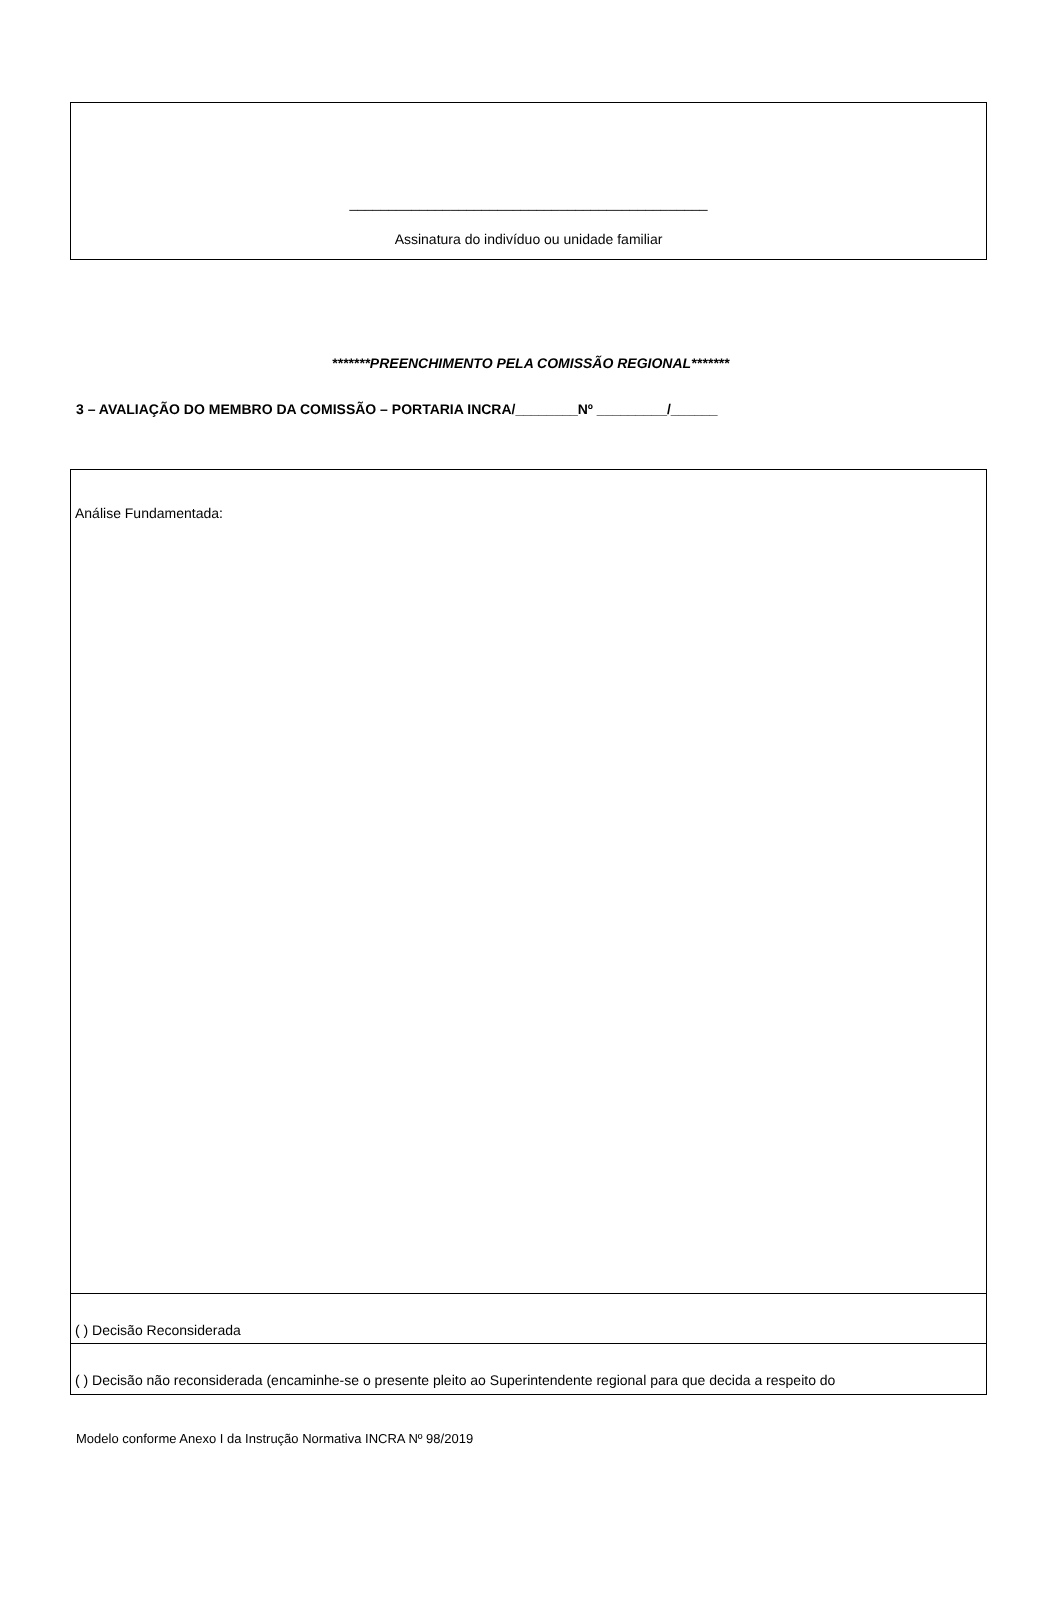______________________________________________
Assinatura do indivíduo ou unidade familiar
*******PREENCHIMENTO PELA COMISSÃO REGIONAL*******
3 – AVALIAÇÃO DO MEMBRO DA COMISSÃO – PORTARIA INCRA/________Nº _________/______
Análise Fundamentada:
( ) Decisão Reconsiderada
( ) Decisão não reconsiderada (encaminhe-se o presente pleito ao Superintendente regional para que decida a respeito do
Modelo conforme Anexo I da Instrução Normativa INCRA Nº 98/2019